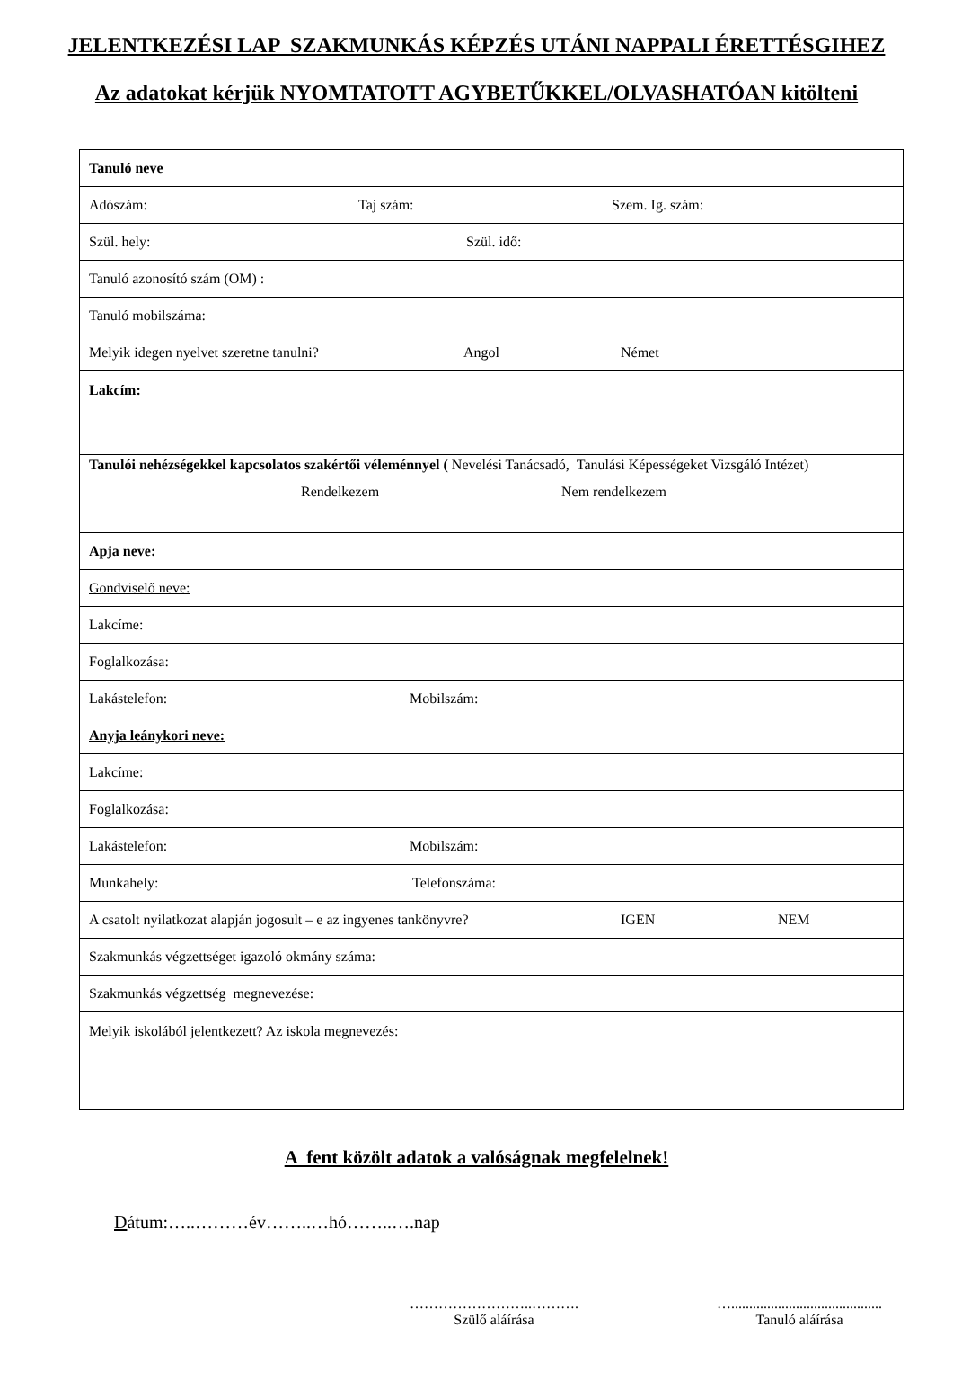JELENTKEZÉSI LAP SZAKMUNKÁS KÉPZÉS UTÁNI NAPPALI ÉRETTÉSGIHEZ
Az adatokat kérjük NYOMTATOTT AGYBETŰKKEL/OLVASHATÓAN kitölteni
| Tanuló neve |
| Adószám: Taj szám: Szem. Ig. szám: |
| Szül. hely: Szül. idő: |
| Tanuló azonosító szám (OM) : |
| Tanuló mobilszáma: |
| Melyik idegen nyelvet szeretne tanulni? Angol Német |
| Lakcím: |
| Tanulói nehézségekkel kapcsolatos szakértői véleménnyel ( Nevelési Tanácsadó, Tanulási Képességeket Vizsgáló Intézet) Rendelkezem Nem rendelkezem |
| Apja neve: |
| Gondviselő neve: |
| Lakcíme: |
| Foglalkozása: |
| Lakástelefon: Mobilszám: |
| Anyja leánykori neve: |
| Lakcíme: |
| Foglalkozása: |
| Lakástelefon: Mobilszám: |
| Munkahely: Telefonszáma: |
| A csatolt nyilatkozat alapján jogosult – e az ingyenes tankönyvre? IGEN NEM |
| Szakmunkás végzettséget igazoló okmány száma: |
| Szakmunkás végzettség megnevezése: |
| Melyik iskolából jelentkezett? Az iskola megnevezés: |
A fent közölt adatok a valóságnak megfelelnek!
Dátum:…..………év……..…hó……..….nap
……………………..……….
Szülő aláírása
…..........................................
Tanuló aláírása